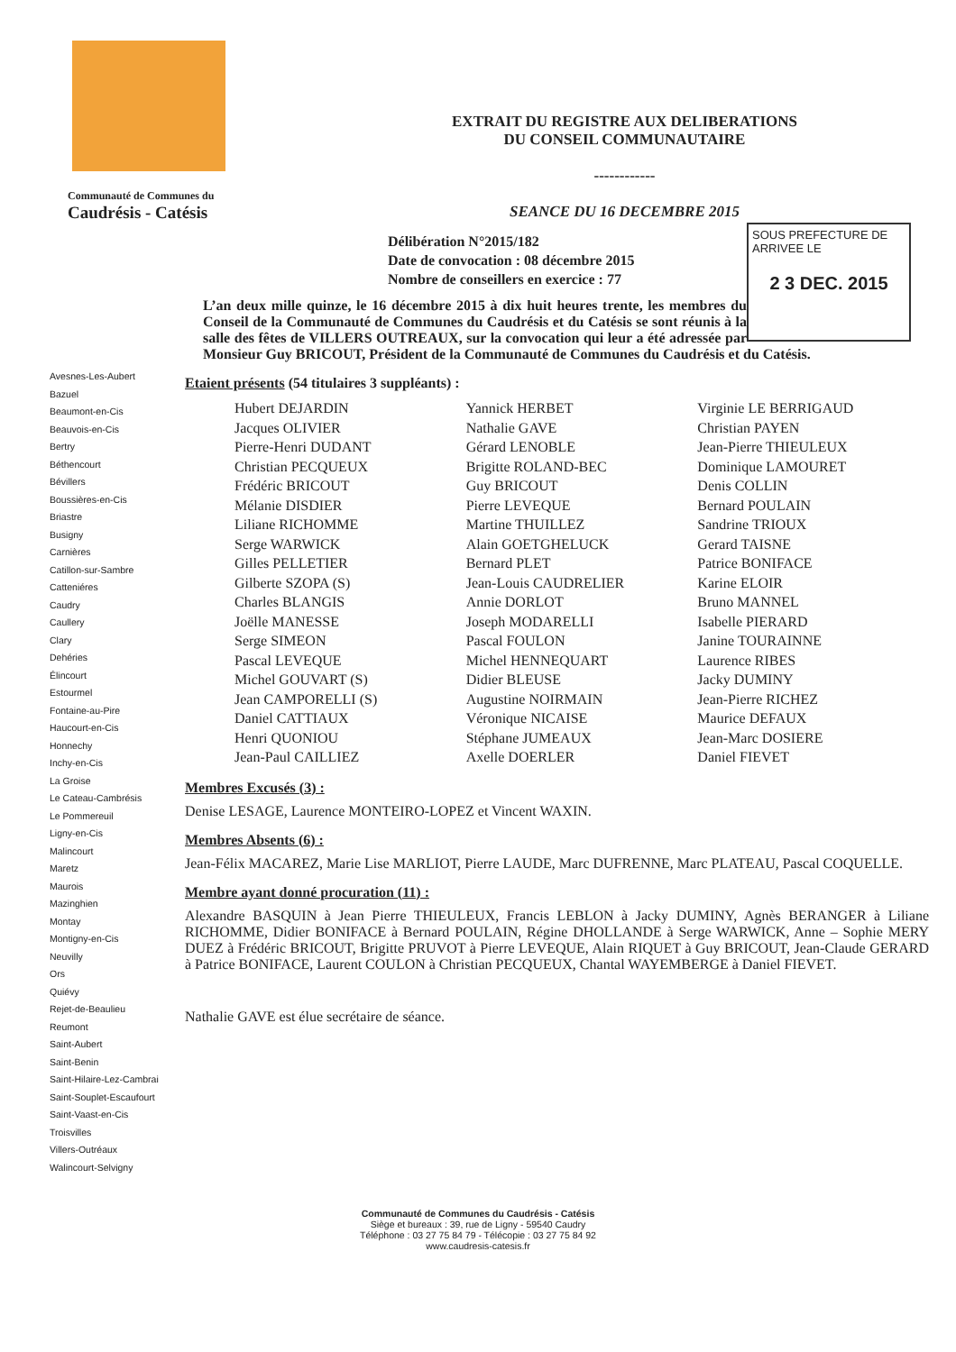Communauté de Communes du
Caudrésis - Catésis
EXTRAIT DU REGISTRE AUX DELIBERATIONS
DU CONSEIL COMMUNAUTAIRE
------------
SEANCE DU 16 DECEMBRE 2015
SOUS PREFECTURE DE ARRIVEE LE
2 3 DEC. 2015
Délibération N°2015/182
Date de convocation : 08 décembre 2015
Nombre de conseillers en exercice : 77
L’an deux mille quinze, le 16 décembre 2015 à dix huit heures trente, les membres du Conseil de la Communauté de Communes du Caudrésis et du Catésis se sont réunis à la salle des fêtes de VILLERS OUTREAUX, sur la convocation qui leur a été adressée par Monsieur Guy BRICOUT, Président de la Communauté de Communes du Caudrésis et du Catésis.
Avesnes-Les-Aubert
Bazuel
Beaumont-en-Cis
Beauvois-en-Cis
Bertry
Béthencourt
Bévillers
Boussières-en-Cis
Briastre
Busigny
Carnières
Catillon-sur-Sambre
Catteniéres
Caudry
Caullery
Clary
Dehéries
Élincourt
Estourmel
Fontaine-au-Pire
Haucourt-en-Cis
Honnechy
Inchy-en-Cis
La Groise
Le Cateau-Cambrésis
Le Pommereuil
Ligny-en-Cis
Malincourt
Maretz
Maurois
Mazinghien
Montay
Montigny-en-Cis
Neuvilly
Ors
Quiévy
Rejet-de-Beaulieu
Reumont
Saint-Aubert
Saint-Benin
Saint-Hilaire-Lez-Cambrai
Saint-Souplet-Escaufourt
Saint-Vaast-en-Cis
Troisvilles
Villers-Outréaux
Walincourt-Selvigny
Etaient présents (54 titulaires 3 suppléants) :
Hubert DEJARDIN
Jacques OLIVIER
Pierre-Henri DUDANT
Christian PECQUEUX
Frédéric BRICOUT
Mélanie DISDIER
Liliane RICHOMME
Serge WARWICK
Gilles PELLETIER
Gilberte SZOPA (S)
Charles BLANGIS
Joëlle MANESSE
Serge SIMEON
Pascal LEVEQUE
Michel GOUVART (S)
Jean CAMPORELLI (S)
Daniel CATTIAUX
Henri QUONIOU
Jean-Paul CAILLIEZ
Yannick HERBET
Nathalie GAVE
Gérard LENOBLE
Brigitte ROLAND-BEC
Guy BRICOUT
Pierre LEVEQUE
Martine THUILLEZ
Alain GOETGHELUCK
Bernard PLET
Jean-Louis CAUDRELIER
Annie DORLOT
Joseph MODARELLI
Pascal FOULON
Michel HENNEQUART
Didier BLEUSE
Augustine NOIRMAIN
Véronique NICAISE
Stéphane JUMEAUX
Axelle DOERLER
Virginie LE BERRIGAUD
Christian PAYEN
Jean-Pierre THIEULEUX
Dominique LAMOURET
Denis COLLIN
Bernard POULAIN
Sandrine TRIOUX
Gerard TAISNE
Patrice BONIFACE
Karine ELOIR
Bruno MANNEL
Isabelle PIERARD
Janine TOURAINNE
Laurence RIBES
Jacky DUMINY
Jean-Pierre RICHEZ
Maurice DEFAUX
Jean-Marc DOSIERE
Daniel FIEVET
Membres Excusés (3) :
Denise LESAGE, Laurence MONTEIRO-LOPEZ et Vincent WAXIN.
Membres Absents (6) :
Jean-Félix MACAREZ, Marie Lise MARLIOT, Pierre LAUDE, Marc DUFRENNE, Marc PLATEAU, Pascal COQUELLE.
Membre ayant donné procuration (11) :
Alexandre BASQUIN à Jean Pierre THIEULEUX, Francis LEBLON à Jacky DUMINY, Agnès BERANGER à Liliane RICHOMME, Didier BONIFACE à Bernard POULAIN, Régine DHOLLANDE à Serge WARWICK, Anne – Sophie MERY DUEZ à Frédéric BRICOUT, Brigitte PRUVOT à Pierre LEVEQUE, Alain RIQUET à Guy BRICOUT, Jean-Claude GERARD à Patrice BONIFACE, Laurent COULON à Christian PECQUEUX, Chantal WAYEMBERGE à Daniel FIEVET.
Nathalie GAVE est élue secrétaire de séance.
Communauté de Communes du Caudrésis - Catésis
Siège et bureaux : 39, rue de Ligny - 59540 Caudry
Téléphone : 03 27 75 84 79 - Télécopie : 03 27 75 84 92
www.caudresis-catesis.fr